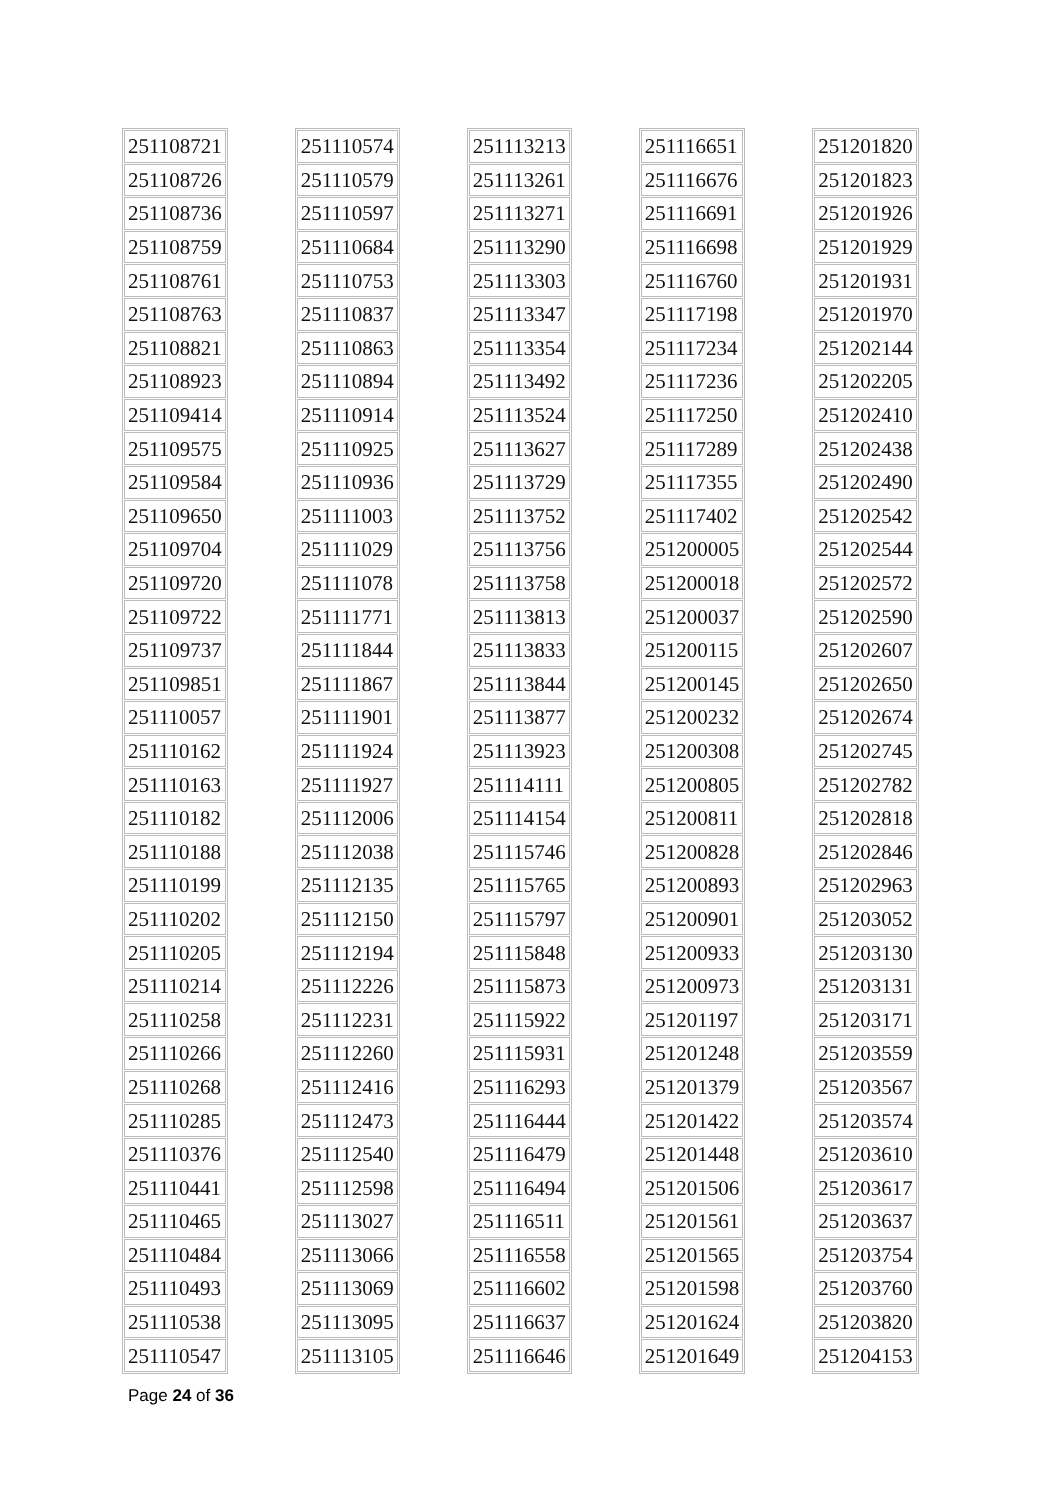| 251108721 |
| 251108726 |
| 251108736 |
| 251108759 |
| 251108761 |
| 251108763 |
| 251108821 |
| 251108923 |
| 251109414 |
| 251109575 |
| 251109584 |
| 251109650 |
| 251109704 |
| 251109720 |
| 251109722 |
| 251109737 |
| 251109851 |
| 251110057 |
| 251110162 |
| 251110163 |
| 251110182 |
| 251110188 |
| 251110199 |
| 251110202 |
| 251110205 |
| 251110214 |
| 251110258 |
| 251110266 |
| 251110268 |
| 251110285 |
| 251110376 |
| 251110441 |
| 251110465 |
| 251110484 |
| 251110493 |
| 251110538 |
| 251110547 |
| 251110574 |
| 251110579 |
| 251110597 |
| 251110684 |
| 251110753 |
| 251110837 |
| 251110863 |
| 251110894 |
| 251110914 |
| 251110925 |
| 251110936 |
| 251111003 |
| 251111029 |
| 251111078 |
| 251111771 |
| 251111844 |
| 251111867 |
| 251111901 |
| 251111924 |
| 251111927 |
| 251112006 |
| 251112038 |
| 251112135 |
| 251112150 |
| 251112194 |
| 251112226 |
| 251112231 |
| 251112260 |
| 251112416 |
| 251112473 |
| 251112540 |
| 251112598 |
| 251113027 |
| 251113066 |
| 251113069 |
| 251113095 |
| 251113105 |
| 251113213 |
| 251113261 |
| 251113271 |
| 251113290 |
| 251113303 |
| 251113347 |
| 251113354 |
| 251113492 |
| 251113524 |
| 251113627 |
| 251113729 |
| 251113752 |
| 251113756 |
| 251113758 |
| 251113813 |
| 251113833 |
| 251113844 |
| 251113877 |
| 251113923 |
| 251114111 |
| 251114154 |
| 251115746 |
| 251115765 |
| 251115797 |
| 251115848 |
| 251115873 |
| 251115922 |
| 251115931 |
| 251116293 |
| 251116444 |
| 251116479 |
| 251116494 |
| 251116511 |
| 251116558 |
| 251116602 |
| 251116637 |
| 251116646 |
| 251116651 |
| 251116676 |
| 251116691 |
| 251116698 |
| 251116760 |
| 251117198 |
| 251117234 |
| 251117236 |
| 251117250 |
| 251117289 |
| 251117355 |
| 251117402 |
| 251200005 |
| 251200018 |
| 251200037 |
| 251200115 |
| 251200145 |
| 251200232 |
| 251200308 |
| 251200805 |
| 251200811 |
| 251200828 |
| 251200893 |
| 251200901 |
| 251200933 |
| 251200973 |
| 251201197 |
| 251201248 |
| 251201379 |
| 251201422 |
| 251201448 |
| 251201506 |
| 251201561 |
| 251201565 |
| 251201598 |
| 251201624 |
| 251201649 |
| 251201820 |
| 251201823 |
| 251201926 |
| 251201929 |
| 251201931 |
| 251201970 |
| 251202144 |
| 251202205 |
| 251202410 |
| 251202438 |
| 251202490 |
| 251202542 |
| 251202544 |
| 251202572 |
| 251202590 |
| 251202607 |
| 251202650 |
| 251202674 |
| 251202745 |
| 251202782 |
| 251202818 |
| 251202846 |
| 251202963 |
| 251203052 |
| 251203130 |
| 251203131 |
| 251203171 |
| 251203559 |
| 251203567 |
| 251203574 |
| 251203610 |
| 251203617 |
| 251203637 |
| 251203754 |
| 251203760 |
| 251203820 |
| 251204153 |
Page 24 of 36